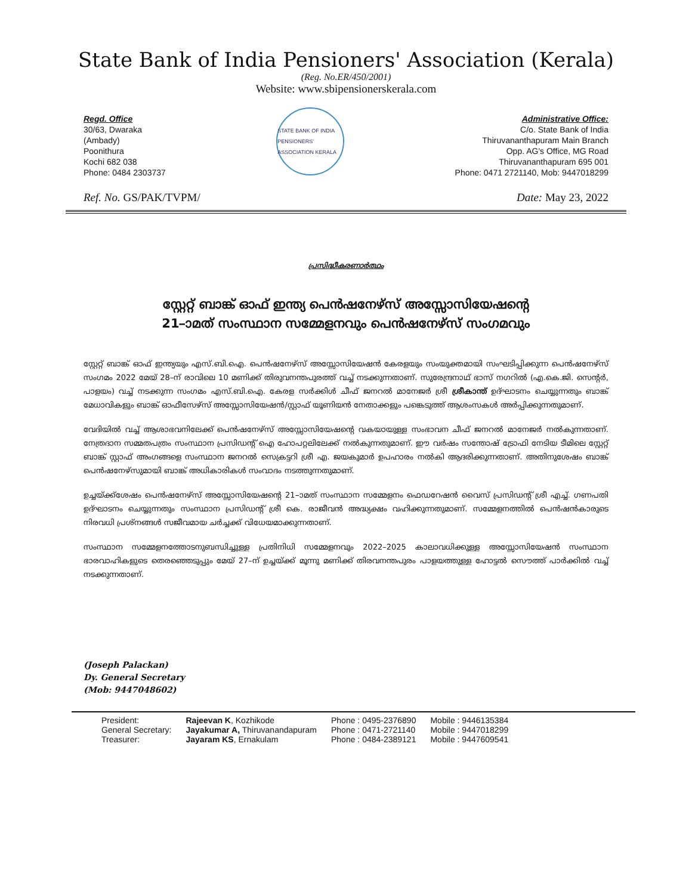State Bank of India Pensioners' Association (Kerala)
(Reg. No.ER/450/2001)
Website: www.sbipensionerskerala.com
Regd. Office
30/63, Dwaraka
(Ambady)
Poonithura
Kochi 682 038
Phone: 0484 2303737
STATE BANK OF INDIA PENSIONERS' ASSOCIATION KERALA
Administrative Office:
C/o. State Bank of India
Thiruvananthapuram Main Branch
Opp. AG's Office, MG Road
Thiruvananthapuram 695 001
Phone: 0471 2721140, Mob: 9447018299
Ref. No. GS/PAK/TVPM/ Date: May 23, 2022
പ്രസിദ്ധീകരണാർത്ഥം
സ്റ്റേറ്റ് ബാങ്ക് ഓഫ് ഇന്ത്യ പെൻഷനേഴ്സ് അസ്സോസിയേഷന്റെ
21–ാമത് സംസ്ഥാന സമ്മേളനവും പെൻഷനേഴ്സ് സംഗമവും
സ്റ്റേറ്റ് ബാങ്ക് ഓഫ് ഇന്ത്യയും എസ്.ബി.ഐ. പെൻഷനേഴ്സ് അസ്സോസിയേഷൻ കേരളയും സംയുക്തമായി സംഘടിപ്പിക്കുന്ന പെൻഷനേഴ്സ് സംഗമം 2022 മേയ് 28–ന് രാവിലെ 10 മണിക്ക് തിരുവനന്തപുരത്ത് വച്ച് നടക്കുന്നതാണ്. സുരേന്ദ്രനാഥ് ഭാസ് നഗറിൽ (എ.കെ.ജി. സെന്റർ, പാളയം) വച്ച് നടക്കുന്ന സംഗമം എസ്.ബി.ഐ. കേരള സർക്കിൾ ചീഫ് ജനറൽ മാനേജർ ശ്രീ ശ്രീകാന്ത് ഉദ്ഘാടനം ചെയ്യുന്നതും ബാങ്ക് മേധാവികളും ബാങ്ക് ഓഫീസേഴ്സ് അസ്സോസിയേഷൻ/സ്റ്റാഫ് യൂണിയൻ നേതാക്കളും പങ്കെടുത്ത് ആശംസകൾ അർപ്പിക്കുന്നതുമാണ്.
വേദിയിൽ വച്ച് ആശാഭവനിലേക്ക് പെൻഷനേഴ്സ് അസ്സോസിയേഷന്റെ വകയായുള്ള സംഭാവന ചീഫ് ജനറൽ മാനേജർ നൽകുന്നതാണ്. നേത്രദാന സമ്മതപത്രം സംസ്ഥാന പ്രസിഡന്റ് ഐ ഹോപറ്റലിലേക്ക് നൽകുന്നതുമാണ്. ഈ വർഷം സന്തോഷ് ട്രോഫി നേടിയ ടീമിലെ സ്റ്റേറ്റ് ബാങ്ക് സ്റ്റാഫ് അംഗങ്ങളെ സംസ്ഥാന ജനറൽ സെക്രട്ടറി ശ്രീ എ. ജയകുമാർ ഉപഹാരം നൽകി ആദരിക്കുന്നതാണ്. അതിനുശേഷം ബാങ്ക് പെൻഷനേഴ്സുമായി ബാങ്ക് അധികാരികൾ സംവാദം നടത്തുന്നതുമാണ്.
ഉച്ചയ്ക്ക്ശേഷം പെൻഷനേഴ്സ് അസ്സോസിയേഷന്റെ 21–ാമത് സംസ്ഥാന സമ്മേളനം ഫെഡറേഷൻ വൈസ് പ്രസിഡന്റ് ശ്രീ എച്ച്. ഗണപതി ഉദ്ഘാടനം ചെയ്യുന്നതും സംസ്ഥാന പ്രസിഡന്റ് ശ്രീ കെ. രാജീവൻ അദ്ധ്യക്ഷം വഹിക്കുന്നതുമാണ്. സമ്മേളനത്തിൽ പെൻഷൻകാരുടെ നിരവധി പ്രശ്നങ്ങൾ സജീവമായ ചർച്ചക്ക് വിധേയമാക്കുന്നതാണ്.
സംസ്ഥാന സമ്മേളനത്തോടനുബന്ധിച്ചുള്ള പ്രതിനിധി സമ്മേളനവും 2022–2025 കാലാവധിക്കുള്ള അസ്സോസിയേഷൻ സംസ്ഥാന ഭാരവാഹികളുടെ തെരഞ്ഞെടുപ്പും മേയ് 27–ന് ഉച്ചയ്ക്ക് മൂന്നു മണിക്ക് തിരവനന്തപുരം പാളയത്തുള്ള ഹോട്ടൽ സൌത്ത് പാർക്കിൽ വച്ച് നടക്കുന്നതാണ്.
(Joseph Palackan)
Dy. General Secretary
(Mob: 9447048602)
| President: | Rajeevan K , Kozhikode | Phone : 0495-2376890 | Mobile : 9446135384 |
| General Secretary: | Jayakumar A, Thiruvanandapuram | Phone : 0471-2721140 | Mobile : 9447018299 |
| Treasurer: | Jayaram KS , Ernakulam | Phone : 0484-2389121 | Mobile : 9447609541 |